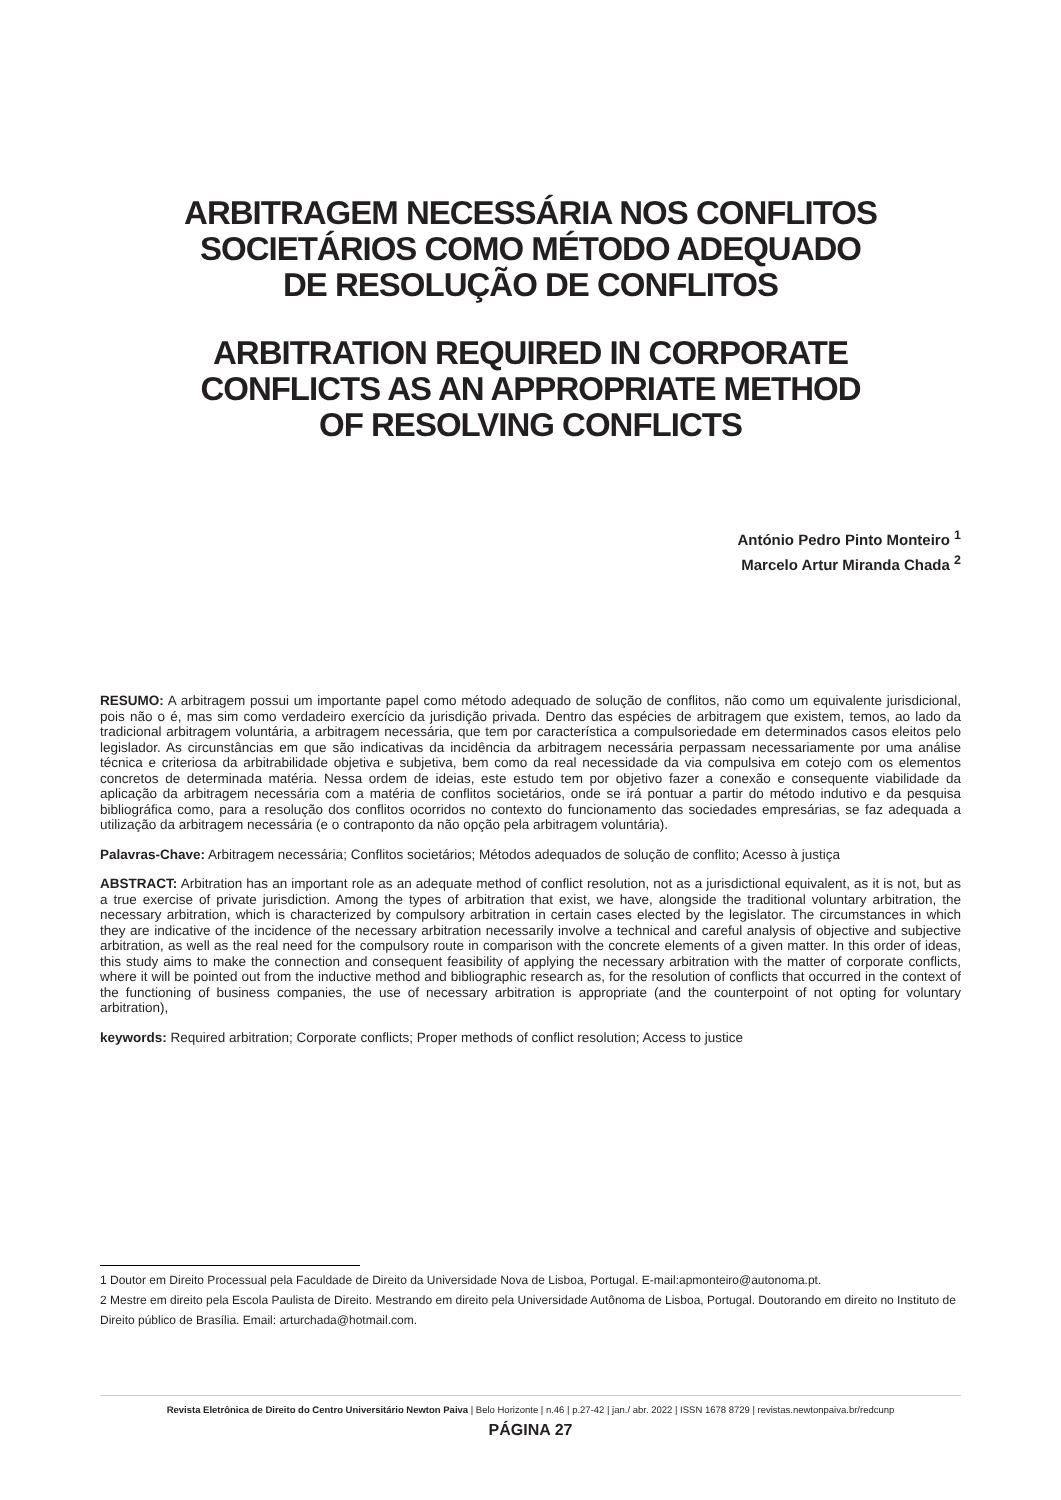ARBITRAGEM NECESSÁRIA NOS CONFLITOS
SOCIETÁRIOS COMO MÉTODO ADEQUADO
DE RESOLUÇÃO DE CONFLITOS
ARBITRATION REQUIRED IN CORPORATE
CONFLICTS AS AN APPROPRIATE METHOD
OF RESOLVING CONFLICTS
António Pedro Pinto Monteiro <sup>1</sup>
Marcelo Artur Miranda Chada <sup>2</sup>
RESUMO: A arbitragem possui um importante papel como método adequado de solução de conflitos, não como um equivalente jurisdicional, pois não o é, mas sim como verdadeiro exercício da jurisdição privada. Dentro das espécies de arbitragem que existem, temos, ao lado da tradicional arbitragem voluntária, a arbitragem necessária, que tem por característica a compulsoriedade em determinados casos eleitos pelo legislador. As circunstâncias em que são indicativas da incidência da arbitragem necessária perpassam necessariamente por uma análise técnica e criteriosa da arbitrabilidade objetiva e subjetiva, bem como da real necessidade da via compulsiva em cotejo com os elementos concretos de determinada matéria. Nessa ordem de ideias, este estudo tem por objetivo fazer a conexão e consequente viabilidade da aplicação da arbitragem necessária com a matéria de conflitos societários, onde se irá pontuar a partir do método indutivo e da pesquisa bibliográfica como, para a resolução dos conflitos ocorridos no contexto do funcionamento das sociedades empresárias, se faz adequada a utilização da arbitragem necessária (e o contraponto da não opção pela arbitragem voluntária).
Palavras-Chave: Arbitragem necessária; Conflitos societários; Métodos adequados de solução de conflito; Acesso à justiça
ABSTRACT: Arbitration has an important role as an adequate method of conflict resolution, not as a jurisdictional equivalent, as it is not, but as a true exercise of private jurisdiction. Among the types of arbitration that exist, we have, alongside the traditional voluntary arbitration, the necessary arbitration, which is characterized by compulsory arbitration in certain cases elected by the legislator. The circumstances in which they are indicative of the incidence of the necessary arbitration necessarily involve a technical and careful analysis of objective and subjective arbitration, as well as the real need for the compulsory route in comparison with the concrete elements of a given matter. In this order of ideas, this study aims to make the connection and consequent feasibility of applying the necessary arbitration with the matter of corporate conflicts, where it will be pointed out from the inductive method and bibliographic research as, for the resolution of conflicts that occurred in the context of the functioning of business companies, the use of necessary arbitration is appropriate (and the counterpoint of not opting for voluntary arbitration),
keywords: Required arbitration; Corporate conflicts; Proper methods of conflict resolution; Access to justice
1 Doutor em Direito Processual pela Faculdade de Direito da Universidade Nova de Lisboa, Portugal. E-mail:apmonteiro@autonoma.pt.
2 Mestre em direito pela Escola Paulista de Direito. Mestrando em direito pela Universidade Autônoma de Lisboa, Portugal. Doutorando em direito no Instituto de Direito público de Brasília. Email: arturchada@hotmail.com.
Revista Eletrônica de Direito do Centro Universitário Newton Paiva | Belo Horizonte | n.46 | p.27-42 | jan./ abr. 2022 | ISSN 1678 8729 | revistas.newtonpaiva.br/redcunp
PÁGINA 27